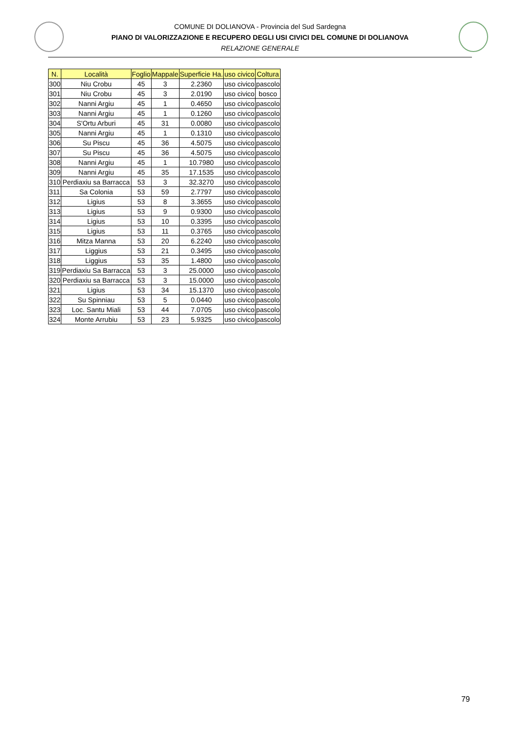COMUNE DI DOLIANOVA - Provincia del Sud Sardegna
PIANO DI VALORIZZAZIONE E RECUPERO DEGLI USI CIVICI DEL COMUNE DI DOLIANOVA
RELAZIONE GENERALE
| N. | Località | Foglio | Mappale | Superficie Ha. | uso civico | Coltura |
| --- | --- | --- | --- | --- | --- | --- |
| 300 | Niu Crobu | 45 | 3 | 2.2360 | uso civico | pascolo |
| 301 | Niu Crobu | 45 | 3 | 2.0190 | uso civico | bosco |
| 302 | Nanni Argiu | 45 | 1 | 0.4650 | uso civico | pascolo |
| 303 | Nanni Argiu | 45 | 1 | 0.1260 | uso civico | pascolo |
| 304 | S'Ortu Arburi | 45 | 31 | 0.0080 | uso civico | pascolo |
| 305 | Nanni Argiu | 45 | 1 | 0.1310 | uso civico | pascolo |
| 306 | Su Piscu | 45 | 36 | 4.5075 | uso civico | pascolo |
| 307 | Su Piscu | 45 | 36 | 4.5075 | uso civico | pascolo |
| 308 | Nanni Argiu | 45 | 1 | 10.7980 | uso civico | pascolo |
| 309 | Nanni Argiu | 45 | 35 | 17.1535 | uso civico | pascolo |
| 310 | Perdiaxiu sa Barracca | 53 | 3 | 32.3270 | uso civico | pascolo |
| 311 | Sa Colonia | 53 | 59 | 2.7797 | uso civico | pascolo |
| 312 | Ligius | 53 | 8 | 3.3655 | uso civico | pascolo |
| 313 | Ligius | 53 | 9 | 0.9300 | uso civico | pascolo |
| 314 | Ligius | 53 | 10 | 0.3395 | uso civico | pascolo |
| 315 | Ligius | 53 | 11 | 0.3765 | uso civico | pascolo |
| 316 | Mitza Manna | 53 | 20 | 6.2240 | uso civico | pascolo |
| 317 | Liggius | 53 | 21 | 0.3495 | uso civico | pascolo |
| 318 | Liggius | 53 | 35 | 1.4800 | uso civico | pascolo |
| 319 | Perdiaxiu Sa Barracca | 53 | 3 | 25.0000 | uso civico | pascolo |
| 320 | Perdiaxiu sa Barracca | 53 | 3 | 15.0000 | uso civico | pascolo |
| 321 | Ligius | 53 | 34 | 15.1370 | uso civico | pascolo |
| 322 | Su Spinniau | 53 | 5 | 0.0440 | uso civico | pascolo |
| 323 | Loc. Santu Miali | 53 | 44 | 7.0705 | uso civico | pascolo |
| 324 | Monte Arrubiu | 53 | 23 | 5.9325 | uso civico | pascolo |
79